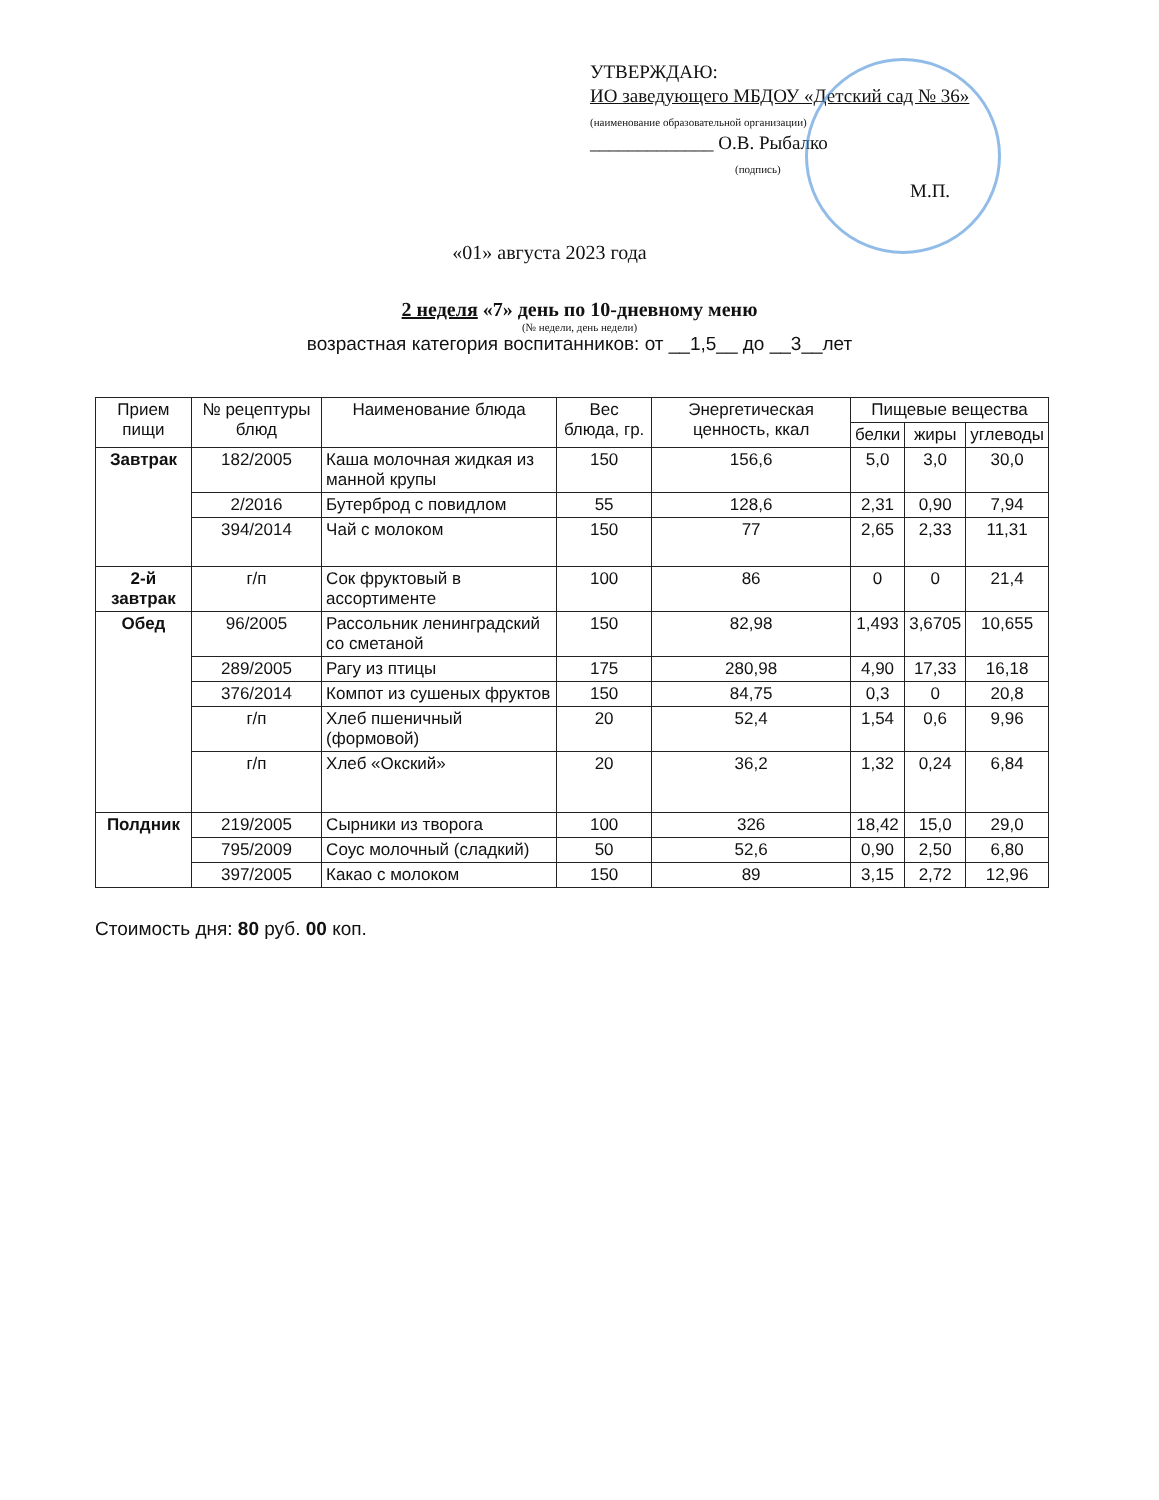УТВЕРЖДАЮ:
ИО заведующего МБДОУ «Детский сад № 36»
(наименование образовательной организации)
_____________ О.В. Рыбалко
(подпись)
М.П.
«01» августа 2023 года
2 неделя «7» день по 10-дневному меню
(№ недели, день недели)
возрастная категория воспитанников: от __1,5__ до __3__лет
| Прием пищи | № рецептуры блюд | Наименование блюда | Вес блюда, гр. | Энергетическая ценность, ккал | Пищевые вещества | | |
| --- | --- | --- | --- | --- | --- | --- | --- |
| | | | | | белки | жиры | углеводы |
| Завтрак | 182/2005 | Каша молочная жидкая из манной крупы | 150 | 156,6 | 5,0 | 3,0 | 30,0 |
| | 2/2016 | Бутерброд с повидлом | 55 | 128,6 | 2,31 | 0,90 | 7,94 |
| | 394/2014 | Чай с молоком | 150 | 77 | 2,65 | 2,33 | 11,31 |
| 2-й завтрак | г/п | Сок фруктовый в ассортименте | 100 | 86 | 0 | 0 | 21,4 |
| Обед | 96/2005 | Рассольник ленинградский со сметаной | 150 | 82,98 | 1,493 | 3,6705 | 10,655 |
| | 289/2005 | Рагу из птицы | 175 | 280,98 | 4,90 | 17,33 | 16,18 |
| | 376/2014 | Компот из сушеных фруктов | 150 | 84,75 | 0,3 | 0 | 20,8 |
| | г/п | Хлеб пшеничный (формовой) | 20 | 52,4 | 1,54 | 0,6 | 9,96 |
| | г/п | Хлеб «Окский» | 20 | 36,2 | 1,32 | 0,24 | 6,84 |
| Полдник | 219/2005 | Сырники из творога | 100 | 326 | 18,42 | 15,0 | 29,0 |
| | 795/2009 | Соус молочный (сладкий) | 50 | 52,6 | 0,90 | 2,50 | 6,80 |
| | 397/2005 | Какао с молоком | 150 | 89 | 3,15 | 2,72 | 12,96 |
Стоимость дня: 80 руб. 00 коп.